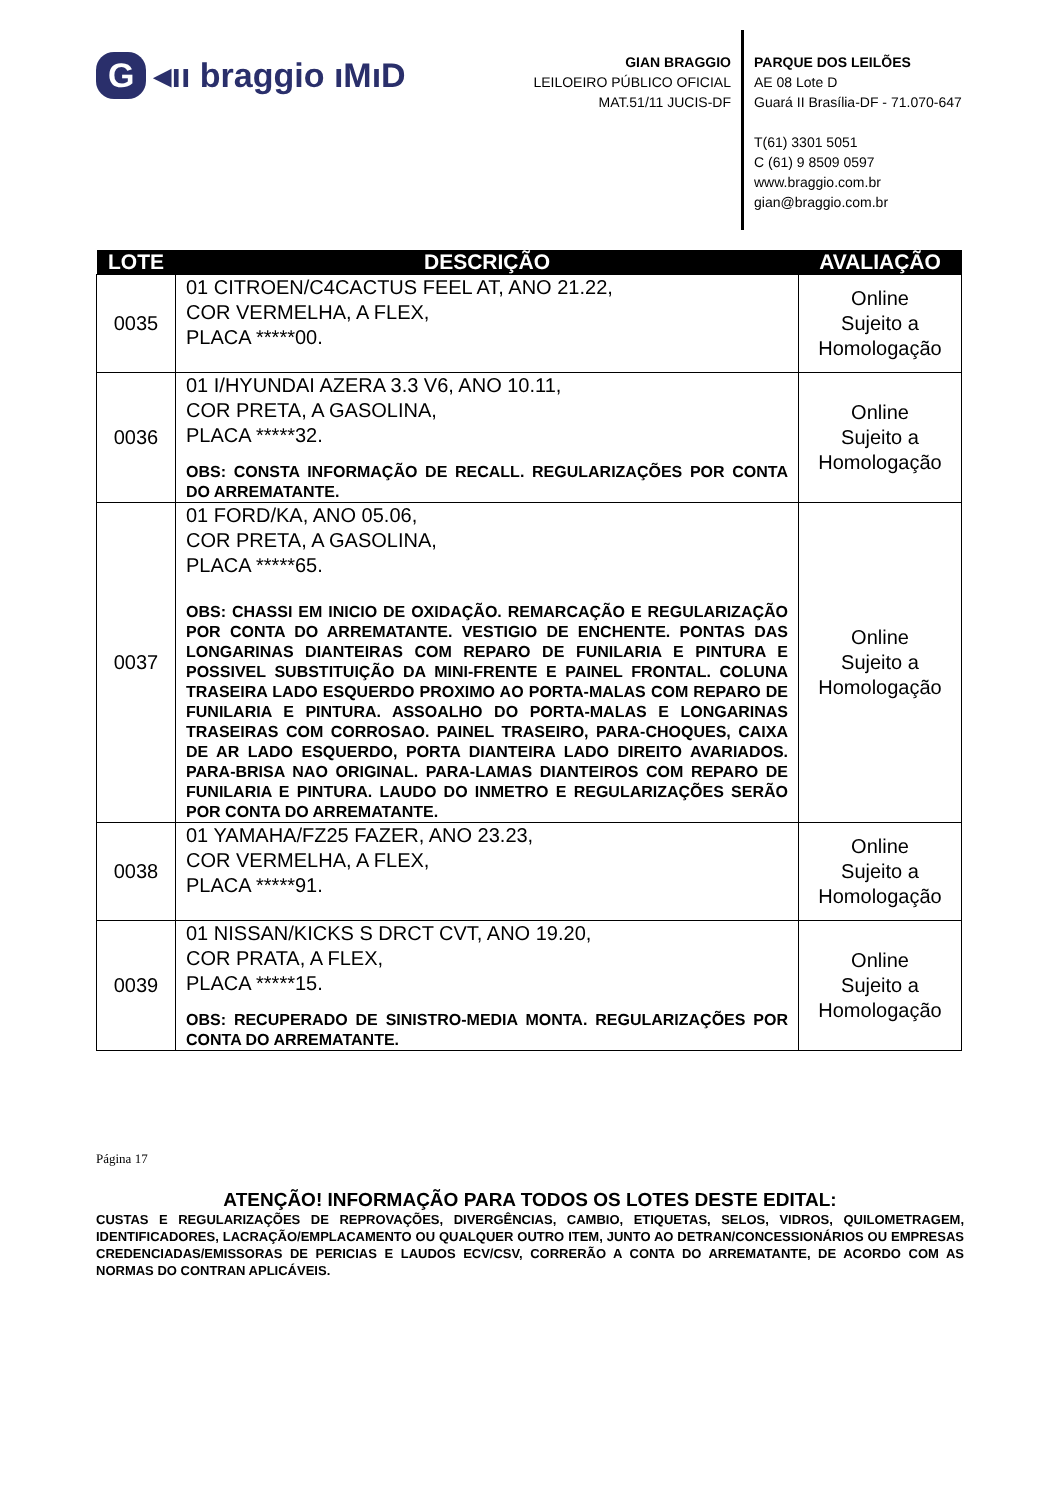G ◂ıı braggio ıMıD
GIAN BRAGGIO
LEILOEIRO PÚBLICO OFICIAL
MAT.51/11 JUCIS-DF
PARQUE DOS LEILÕES
AE 08 Lote D
Guará II Brasília-DF - 71.070-647
T(61) 3301 5051
C (61) 9 8509 0597
www.braggio.com.br
gian@braggio.com.br
| LOTE | DESCRIÇÃO | AVALIAÇÃO |
| --- | --- | --- |
| 0035 | 01 CITROEN/C4CACTUS FEEL AT, ANO 21.22, COR VERMELHA, A FLEX, PLACA *****00. | Online Sujeito a Homologação |
| 0036 | 01 I/HYUNDAI AZERA 3.3 V6, ANO 10.11, COR PRETA, A GASOLINA, PLACA *****32. OBS: CONSTA INFORMAÇÃO DE RECALL. REGULARIZAÇÕES POR CONTA DO ARREMATANTE. | Online Sujeito a Homologação |
| 0037 | 01 FORD/KA, ANO 05.06, COR PRETA, A GASOLINA, PLACA *****65. OBS: CHASSI EM INICIO DE OXIDAÇÃO. REMARCAÇÃO E REGULARIZAÇÃO POR CONTA DO ARREMATANTE. VESTIGIO DE ENCHENTE. PONTAS DAS LONGARINAS DIANTEIRAS COM REPARO DE FUNILARIA E PINTURA E POSSIVEL SUBSTITUIÇÃO DA MINI-FRENTE E PAINEL FRONTAL. COLUNA TRASEIRA LADO ESQUERDO PROXIMO AO PORTA-MALAS COM REPARO DE FUNILARIA E PINTURA. ASSOALHO DO PORTA-MALAS E LONGARINAS TRASEIRAS COM CORROSAO. PAINEL TRASEIRO, PARA-CHOQUES, CAIXA DE AR LADO ESQUERDO, PORTA DIANTEIRA LADO DIREITO AVARIADOS. PARA-BRISA NAO ORIGINAL. PARA-LAMAS DIANTEIROS COM REPARO DE FUNILARIA E PINTURA. LAUDO DO INMETRO E REGULARIZAÇÕES SERÃO POR CONTA DO ARREMATANTE. | Online Sujeito a Homologação |
| 0038 | 01 YAMAHA/FZ25 FAZER, ANO 23.23, COR VERMELHA, A FLEX, PLACA *****91. | Online Sujeito a Homologação |
| 0039 | 01 NISSAN/KICKS S DRCT CVT, ANO 19.20, COR PRATA, A FLEX, PLACA *****15. OBS: RECUPERADO DE SINISTRO-MEDIA MONTA. REGULARIZAÇÕES POR CONTA DO ARREMATANTE. | Online Sujeito a Homologação |
Página 17
ATENÇÃO! INFORMAÇÃO PARA TODOS OS LOTES DESTE EDITAL:
CUSTAS E REGULARIZAÇÕES DE REPROVAÇÕES, DIVERGÊNCIAS, CAMBIO, ETIQUETAS, SELOS, VIDROS, QUILOMETRAGEM, IDENTIFICADORES, LACRAÇÃO/EMPLACAMENTO OU QUALQUER OUTRO ITEM, JUNTO AO DETRAN/CONCESSIONÁRIOS OU EMPRESAS CREDENCIADAS/EMISSORAS DE PERICIAS E LAUDOS ECV/CSV, CORRERÃO A CONTA DO ARREMATANTE, DE ACORDO COM AS NORMAS DO CONTRAN APLICÁVEIS.